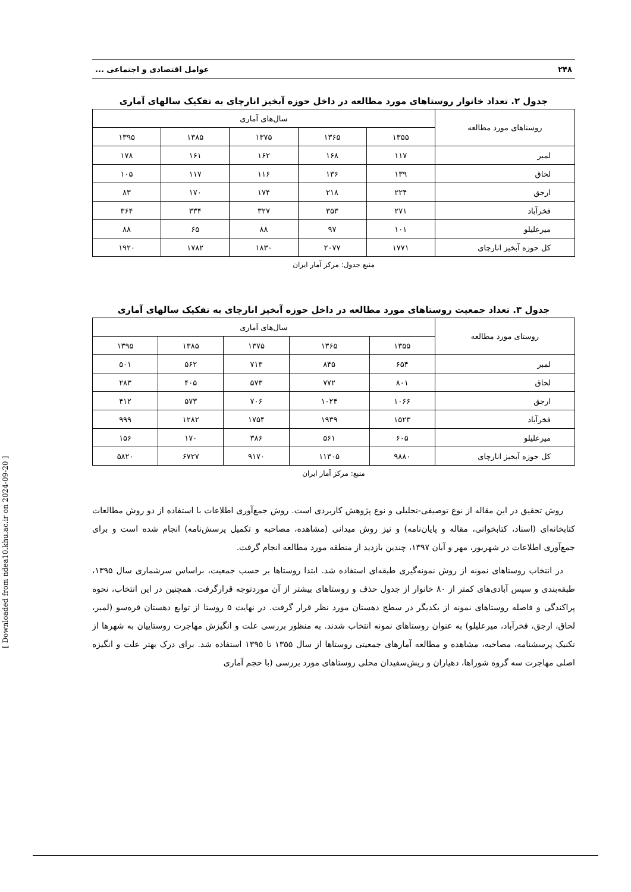۲۴۸ عوامل اقتصادی و اجتماعی ...
جدول ۲. تعداد خانوار روستاهای مورد مطالعه در داخل حوزه آبخیز انارچای به تفکیک سالهای آماری
| روستاهای مورد مطالعه | سال‌های آماری | | | | |
| --- | --- | --- | --- | --- | --- |
| | ۱۳۵۵ | ۱۳۶۵ | ۱۳۷۵ | ۱۳۸۵ | ۱۳۹۵ |
| لمبر | ۱۱۷ | ۱۶۸ | ۱۶۲ | ۱۶۱ | ۱۷۸ |
| لحاق | ۱۳۹ | ۱۳۶ | ۱۱۶ | ۱۱۷ | ۱۰۵ |
| ارجق | ۲۲۴ | ۲۱۸ | ۱۷۴ | ۱۷۰ | ۸۳ |
| فخرآباد | ۲۷۱ | ۳۵۳ | ۳۲۷ | ۳۳۴ | ۳۶۴ |
| میرعلیلو | ۱۰۱ | ۹۷ | ۸۸ | ۶۵ | ۸۸ |
| کل حوزه آبخیز انارچای | ۱۷۷۱ | ۲۰۷۷ | ۱۸۳۰ | ۱۷۸۲ | ۱۹۲۰ |
منبع جدول: مرکز آمار ایران
جدول ۳. تعداد جمعیت روستاهای مورد مطالعه در داخل حوزه آبخیز انارچای به تفکیک سالهای آماری
| روستای مورد مطالعه | سال‌های آماری | | | | |
| --- | --- | --- | --- | --- | --- |
| | ۱۳۵۵ | ۱۳۶۵ | ۱۳۷۵ | ۱۳۸۵ | ۱۳۹۵ |
| لمبر | ۶۵۴ | ۸۴۵ | ۷۱۳ | ۵۶۲ | ۵۰۱ |
| لحاق | ۸۰۱ | ۷۷۲ | ۵۷۳ | ۴۰۵ | ۲۸۳ |
| ارجق | ۱۰۶۶ | ۱۰۲۴ | ۷۰۶ | ۵۷۳ | ۴۱۲ |
| فخرآباد | ۱۵۲۳ | ۱۹۳۹ | ۱۷۵۴ | ۱۲۸۲ | ۹۹۹ |
| میرعلیلو | ۶۰۵ | ۵۶۱ | ۳۸۶ | ۱۷۰ | ۱۵۶ |
| کل حوزه آبخیز انارچای | ۹۸۸۰ | ۱۱۳۰۵ | ۹۱۷۰ | ۶۷۲۷ | ۵۸۲۰ |
منبع: مرکز آمار ایران
روش تحقیق در این مقاله از نوع توصیفی-تحلیلی و نوع پژوهش کاربردی است. روش جمع‌آوری اطلاعات با استفاده از دو روش مطالعات کتابخانه‌ای (اسناد، کتابخوانی، مقاله و پایان‌نامه) و نیز روش میدانی (مشاهده، مصاحبه و تکمیل پرسش‌نامه) انجام شده است و برای جمع‌آوری اطلاعات در شهریور، مهر و آبان ۱۳۹۷، چندین بازدید از منطقه مورد مطالعه انجام گرفت.
در انتخاب روستاهای نمونه از روش نمونه‌گیری طبقه‌ای استفاده شد. ابتدا روستاها بر حسب جمعیت، براساس سرشماری سال ۱۳۹۵، طبقه‌بندی و سپس آبادی‌های کمتر از ۸۰ خانوار از جدول حذف و روستاهای بیشتر از آن موردتوجه قرارگرفت. همچنین در این انتخاب، نحوه پراکندگی و فاصله روستاهای نمونه از یکدیگر در سطح دهستان مورد نظر قرار گرفت. در نهایت ۵ روستا از توابع دهستان قره‌سو (لمبر، لحاق، ارجق، فخرآباد، میرعلیلو) به عنوان روستاهای نمونه انتخاب شدند. به منظور بررسی علت و انگیزش مهاجرت روستاییان به شهرها از تکنیک پرسشنامه، مصاحبه، مشاهده و مطالعه آمارهای جمعیتی روستاها از سال ۱۳۵۵ تا ۱۳۹۵ استفاده شد. برای درک بهتر علت و انگیزه اصلی مهاجرت سه گروه شوراها، دهیاران و ریش‌سفیدان محلی روستاهای مورد بررسی (با حجم آماری
[ Downloaded from ndea10.khu.ac.ir on 2024-09-20 ]